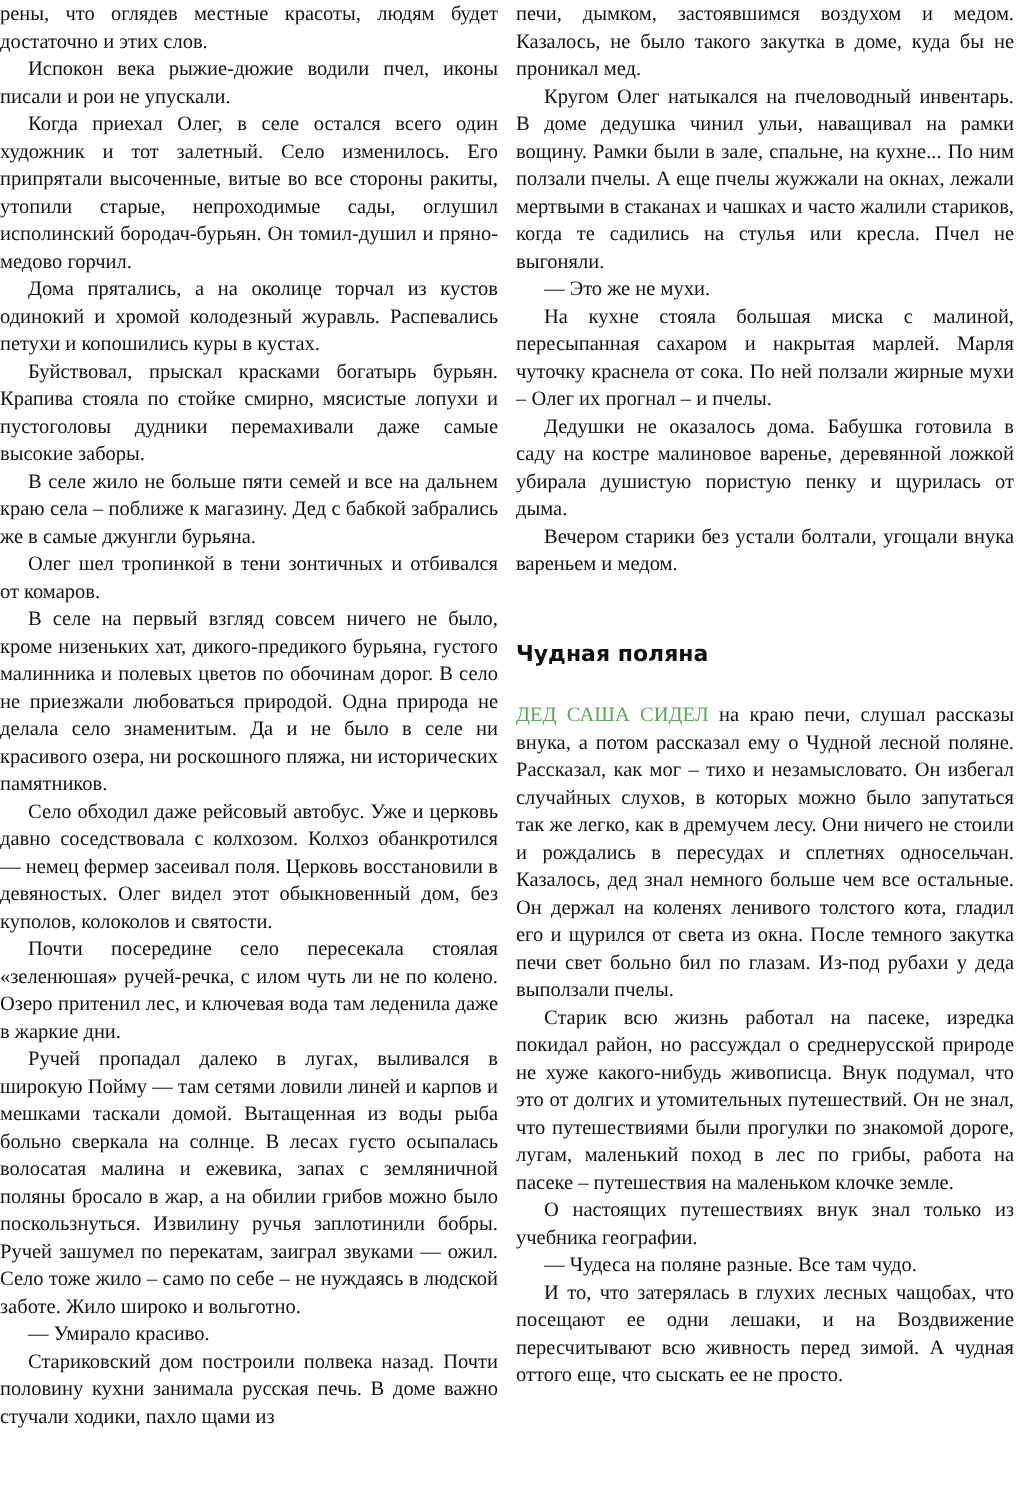рены, что оглядев местные красоты, людям будет достаточно и этих слов.
Испокон века рыжие-дюжие водили пчел, иконы писали и рои не упускали.
Когда приехал Олег, в селе остался всего один художник и тот залетный. Село изменилось. Его припрятали высоченные, витые во все стороны ракиты, утопили старые, непроходимые сады, оглушил исполинский бородач-бурьян. Он томил-душил и пряно-медово горчил.
Дома прятались, а на околице торчал из кустов одинокий и хромой колодезный журавль. Распевались петухи и копошились куры в кустах.
Буйствовал, прыскал красками богатырь бурьян. Крапива стояла по стойке смирно, мясистые лопухи и пустоголовы дудники перемахивали даже самые высокие заборы.
В селе жило не больше пяти семей и все на дальнем краю села – поближе к магазину. Дед с бабкой забрались же в самые джунгли бурьяна.
Олег шел тропинкой в тени зонтичных и отбивался от комаров.
В селе на первый взгляд совсем ничего не было, кроме низеньких хат, дикого-предикого бурьяна, густого малинника и полевых цветов по обочинам дорог. В село не приезжали любоваться природой. Одна природа не делала село знаменитым. Да и не было в селе ни красивого озера, ни роскошного пляжа, ни исторических памятников.
Село обходил даже рейсовый автобус. Уже и церковь давно соседствовала с колхозом. Колхоз обанкротился — немец фермер засеивал поля. Церковь восстановили в девяностых. Олег видел этот обыкновенный дом, без куполов, колоколов и святости.
Почти посередине село пересекала стоялая «зеленюшая» ручей-речка, с илом чуть ли не по колено. Озеро притенил лес, и ключевая вода там леденила даже в жаркие дни.
Ручей пропадал далеко в лугах, выливался в широкую Пойму — там сетями ловили линей и карпов и мешками таскали домой. Вытащенная из воды рыба больно сверкала на солнце. В лесах густо осыпалась волосатая малина и ежевика, запах с земляничной поляны бросало в жар, а на обилии грибов можно было поскользнуться. Извилину ручья заплотинили бобры. Ручей зашумел по перекатам, заиграл звуками — ожил. Село тоже жило – само по себе – не нуждаясь в людской заботе. Жило широко и вольготно.
— Умирало красиво.
Стариковский дом построили полвека назад. Почти половину кухни занимала русская печь. В доме важно стучали ходики, пахло щами из
печи, дымком, застоявшимся воздухом и медом. Казалось, не было такого закутка в доме, куда бы не проникал мед.
Кругом Олег натыкался на пчеловодный инвентарь. В доме дедушка чинил ульи, наващивал на рамки вощину. Рамки были в зале, спальне, на кухне... По ним ползали пчелы. А еще пчелы жужжали на окнах, лежали мертвыми в стаканах и чашках и часто жалили стариков, когда те садились на стулья или кресла. Пчел не выгоняли.
— Это же не мухи.
На кухне стояла большая миска с малиной, пересыпанная сахаром и накрытая марлей. Марля чуточку краснела от сока. По ней ползали жирные мухи – Олег их прогнал – и пчелы.
Дедушки не оказалось дома. Бабушка готовила в саду на костре малиновое варенье, деревянной ложкой убирала душистую пористую пенку и щурилась от дыма.
Вечером старики без устали болтали, угощали внука вареньем и медом.
Чудная поляна
ДЕД САША СИДЕЛ на краю печи, слушал рассказы внука, а потом рассказал ему о Чудной лесной поляне. Рассказал, как мог – тихо и незамысловато. Он избегал случайных слухов, в которых можно было запутаться так же легко, как в дремучем лесу. Они ничего не стоили и рождались в пересудах и сплетнях односельчан. Казалось, дед знал немного больше чем все остальные. Он держал на коленях ленивого толстого кота, гладил его и щурился от света из окна. После темного закутка печи свет больно бил по глазам. Из-под рубахи у деда выползали пчелы.
Старик всю жизнь работал на пасеке, изредка покидал район, но рассуждал о среднерусской природе не хуже какого-нибудь живописца. Внук подумал, что это от долгих и утомительных путешествий. Он не знал, что путешествиями были прогулки по знакомой дороге, лугам, маленький поход в лес по грибы, работа на пасеке – путешествия на маленьком клочке земле.
О настоящих путешествиях внук знал только из учебника географии.
— Чудеса на поляне разные. Все там чудо.
И то, что затерялась в глухих лесных чащобах, что посещают ее одни лешаки, и на Воздвижение пересчитывают всю живность перед зимой. А чудная оттого еще, что сыскать ее не просто.